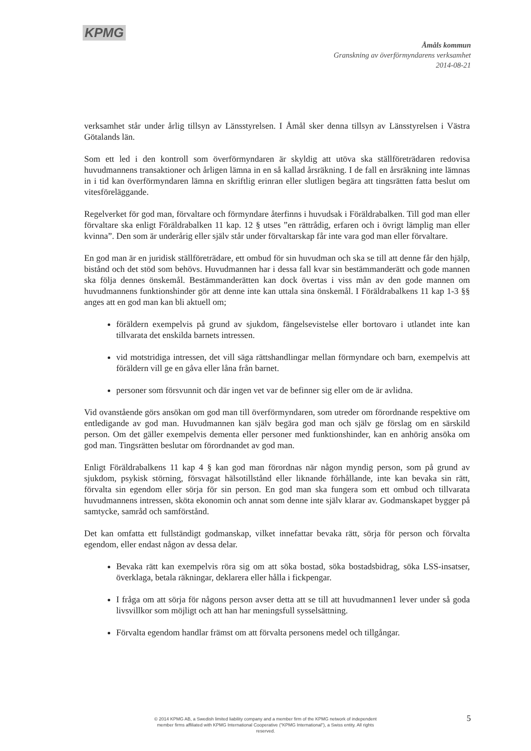KPMG
Åmåls kommun
Granskning av överförmyndarens verksamhet
2014-08-21
verksamhet står under årlig tillsyn av Länsstyrelsen. I Åmål sker denna tillsyn av Länsstyrelsen i Västra Götalands län.
Som ett led i den kontroll som överförmyndaren är skyldig att utöva ska ställföreträdaren redovisa huvudmannens transaktioner och årligen lämna in en så kallad årsräkning. I de fall en årsräkning inte lämnas in i tid kan överförmyndaren lämna en skriftlig erinran eller slutligen begära att tingsrätten fatta beslut om vitesföreläggande.
Regelverket för god man, förvaltare och förmyndare återfinns i huvudsak i Föräldrabalken. Till god man eller förvaltare ska enligt Föräldrabalken 11 kap. 12 § utses ”en rättrådig, erfaren och i övrigt lämplig man eller kvinna”. Den som är underårig eller själv står under förvaltarskap får inte vara god man eller förvaltare.
En god man är en juridisk ställföreträdare, ett ombud för sin huvudman och ska se till att denne får den hjälp, bistånd och det stöd som behövs. Huvudmannen har i dessa fall kvar sin bestämmanderätt och gode mannen ska följa dennes önskemål. Bestämmanderätten kan dock övertas i viss mån av den gode mannen om huvudmannens funktionshinder gör att denne inte kan uttala sina önskemål. I Föräldrabalkens 11 kap 1-3 §§ anges att en god man kan bli aktuell om;
föräldern exempelvis på grund av sjukdom, fängelsevistelse eller bortovaro i utlandet inte kan tillvarata det enskilda barnets intressen.
vid motstridiga intressen, det vill säga rättshandlingar mellan förmyndare och barn, exempelvis att föräldern vill ge en gåva eller låna från barnet.
personer som försvunnit och där ingen vet var de befinner sig eller om de är avlidna.
Vid ovanstående görs ansökan om god man till överförmyndaren, som utreder om förordnande respektive om entledigande av god man. Huvudmannen kan själv begära god man och själv ge förslag om en särskild person. Om det gäller exempelvis dementa eller personer med funktionshinder, kan en anhörig ansöka om god man. Tingsrätten beslutar om förordnandet av god man.
Enligt Föräldrabalkens 11 kap 4 § kan god man förordnas när någon myndig person, som på grund av sjukdom, psykisk störning, försvagat hälsotillstånd eller liknande förhållande, inte kan bevaka sin rätt, förvalta sin egendom eller sörja för sin person. En god man ska fungera som ett ombud och tillvarata huvudmannens intressen, sköta ekonomin och annat som denne inte själv klarar av. Godmanskapet bygger på samtycke, samråd och samförstånd.
Det kan omfatta ett fullständigt godmanskap, vilket innefattar bevaka rätt, sörja för person och förvalta egendom, eller endast någon av dessa delar.
Bevaka rätt kan exempelvis röra sig om att söka bostad, söka bostadsbidrag, söka LSS-insatser, överklaga, betala räkningar, deklarera eller hålla i fickpengar.
I fråga om att sörja för någons person avser detta att se till att huvudmannen1 lever under så goda livsvillkor som möjligt och att han har meningsfull sysselsättning.
Förvalta egendom handlar främst om att förvalta personens medel och tillgångar.
5
© 2014 KPMG AB, a Swedish limited liability company and a member firm of the KPMG network of independent member firms affiliated with KPMG International Cooperative ("KPMG International"), a Swiss entity. All rights reserved.